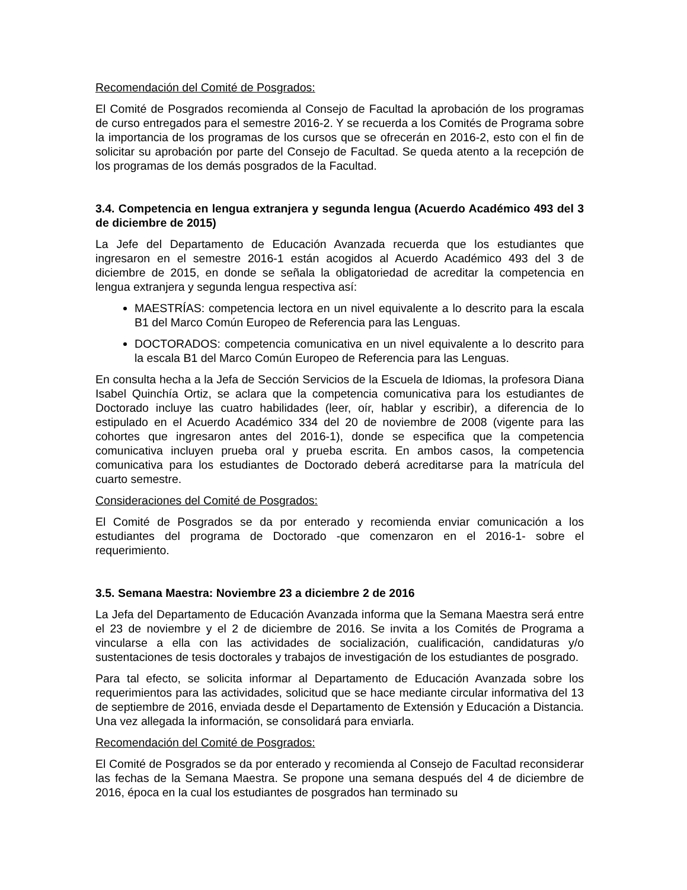Recomendación del Comité de Posgrados:
El Comité de Posgrados recomienda al Consejo de Facultad la aprobación de los programas de curso entregados para el semestre 2016-2. Y se recuerda a los Comités de Programa sobre la importancia de los programas de los cursos que se ofrecerán en 2016-2, esto con el fin de solicitar su aprobación por parte del Consejo de Facultad. Se queda atento a la recepción de los programas de los demás posgrados de la Facultad.
3.4. Competencia en lengua extranjera y segunda lengua (Acuerdo Académico 493 del 3 de diciembre de 2015)
La Jefe del Departamento de Educación Avanzada recuerda que los estudiantes que ingresaron en el semestre 2016-1 están acogidos al Acuerdo Académico 493 del 3 de diciembre de 2015, en donde se señala la obligatoriedad de acreditar la competencia en lengua extranjera y segunda lengua respectiva así:
MAESTRÍAS: competencia lectora en un nivel equivalente a lo descrito para la escala B1 del Marco Común Europeo de Referencia para las Lenguas.
DOCTORADOS: competencia comunicativa en un nivel equivalente a lo descrito para la escala B1 del Marco Común Europeo de Referencia para las Lenguas.
En consulta hecha a la Jefa de Sección Servicios de la Escuela de Idiomas, la profesora Diana Isabel Quinchía Ortiz, se aclara que la competencia comunicativa para los estudiantes de Doctorado incluye las cuatro habilidades (leer, oír, hablar y escribir), a diferencia de lo estipulado en el Acuerdo Académico 334 del 20 de noviembre de 2008 (vigente para las cohortes que ingresaron antes del 2016-1), donde se especifica que la competencia comunicativa incluyen prueba oral y prueba escrita. En ambos casos, la competencia comunicativa para los estudiantes de Doctorado deberá acreditarse para la matrícula del cuarto semestre.
Consideraciones del Comité de Posgrados:
El Comité de Posgrados se da por enterado y recomienda enviar comunicación a los estudiantes del programa de Doctorado -que comenzaron en el 2016-1- sobre el requerimiento.
3.5. Semana Maestra: Noviembre 23 a diciembre 2 de 2016
La Jefa del Departamento de Educación Avanzada informa que la Semana Maestra será entre el 23 de noviembre y el 2 de diciembre de 2016. Se invita a los Comités de Programa a vincularse a ella con las actividades de socialización, cualificación, candidaturas y/o sustentaciones de tesis doctorales y trabajos de investigación de los estudiantes de posgrado.
Para tal efecto, se solicita informar al Departamento de Educación Avanzada sobre los requerimientos para las actividades, solicitud que se hace mediante circular informativa del 13 de septiembre de 2016, enviada desde el Departamento de Extensión y Educación a Distancia. Una vez allegada la información, se consolidará para enviarla.
Recomendación del Comité de Posgrados:
El Comité de Posgrados se da por enterado y recomienda al Consejo de Facultad reconsiderar las fechas de la Semana Maestra. Se propone una semana después del 4 de diciembre de 2016, época en la cual los estudiantes de posgrados han terminado su